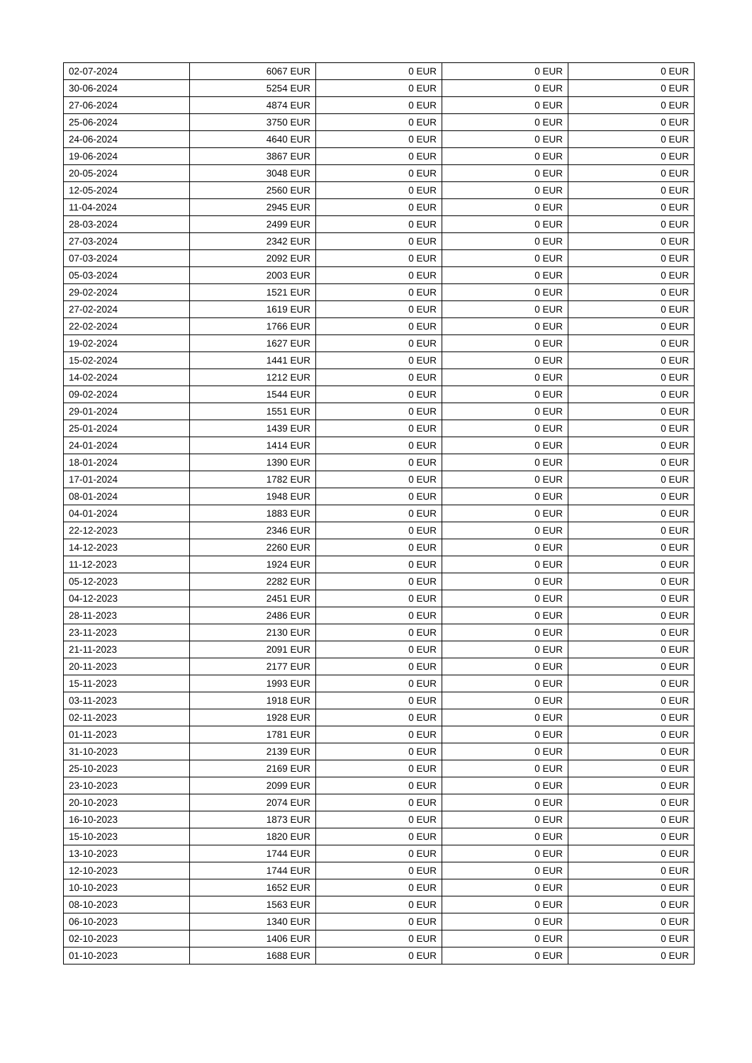| 02-07-2024 | 6067 EUR | 0 EUR | 0 EUR | 0 EUR |
| 30-06-2024 | 5254 EUR | 0 EUR | 0 EUR | 0 EUR |
| 27-06-2024 | 4874 EUR | 0 EUR | 0 EUR | 0 EUR |
| 25-06-2024 | 3750 EUR | 0 EUR | 0 EUR | 0 EUR |
| 24-06-2024 | 4640 EUR | 0 EUR | 0 EUR | 0 EUR |
| 19-06-2024 | 3867 EUR | 0 EUR | 0 EUR | 0 EUR |
| 20-05-2024 | 3048 EUR | 0 EUR | 0 EUR | 0 EUR |
| 12-05-2024 | 2560 EUR | 0 EUR | 0 EUR | 0 EUR |
| 11-04-2024 | 2945 EUR | 0 EUR | 0 EUR | 0 EUR |
| 28-03-2024 | 2499 EUR | 0 EUR | 0 EUR | 0 EUR |
| 27-03-2024 | 2342 EUR | 0 EUR | 0 EUR | 0 EUR |
| 07-03-2024 | 2092 EUR | 0 EUR | 0 EUR | 0 EUR |
| 05-03-2024 | 2003 EUR | 0 EUR | 0 EUR | 0 EUR |
| 29-02-2024 | 1521 EUR | 0 EUR | 0 EUR | 0 EUR |
| 27-02-2024 | 1619 EUR | 0 EUR | 0 EUR | 0 EUR |
| 22-02-2024 | 1766 EUR | 0 EUR | 0 EUR | 0 EUR |
| 19-02-2024 | 1627 EUR | 0 EUR | 0 EUR | 0 EUR |
| 15-02-2024 | 1441 EUR | 0 EUR | 0 EUR | 0 EUR |
| 14-02-2024 | 1212 EUR | 0 EUR | 0 EUR | 0 EUR |
| 09-02-2024 | 1544 EUR | 0 EUR | 0 EUR | 0 EUR |
| 29-01-2024 | 1551 EUR | 0 EUR | 0 EUR | 0 EUR |
| 25-01-2024 | 1439 EUR | 0 EUR | 0 EUR | 0 EUR |
| 24-01-2024 | 1414 EUR | 0 EUR | 0 EUR | 0 EUR |
| 18-01-2024 | 1390 EUR | 0 EUR | 0 EUR | 0 EUR |
| 17-01-2024 | 1782 EUR | 0 EUR | 0 EUR | 0 EUR |
| 08-01-2024 | 1948 EUR | 0 EUR | 0 EUR | 0 EUR |
| 04-01-2024 | 1883 EUR | 0 EUR | 0 EUR | 0 EUR |
| 22-12-2023 | 2346 EUR | 0 EUR | 0 EUR | 0 EUR |
| 14-12-2023 | 2260 EUR | 0 EUR | 0 EUR | 0 EUR |
| 11-12-2023 | 1924 EUR | 0 EUR | 0 EUR | 0 EUR |
| 05-12-2023 | 2282 EUR | 0 EUR | 0 EUR | 0 EUR |
| 04-12-2023 | 2451 EUR | 0 EUR | 0 EUR | 0 EUR |
| 28-11-2023 | 2486 EUR | 0 EUR | 0 EUR | 0 EUR |
| 23-11-2023 | 2130 EUR | 0 EUR | 0 EUR | 0 EUR |
| 21-11-2023 | 2091 EUR | 0 EUR | 0 EUR | 0 EUR |
| 20-11-2023 | 2177 EUR | 0 EUR | 0 EUR | 0 EUR |
| 15-11-2023 | 1993 EUR | 0 EUR | 0 EUR | 0 EUR |
| 03-11-2023 | 1918 EUR | 0 EUR | 0 EUR | 0 EUR |
| 02-11-2023 | 1928 EUR | 0 EUR | 0 EUR | 0 EUR |
| 01-11-2023 | 1781 EUR | 0 EUR | 0 EUR | 0 EUR |
| 31-10-2023 | 2139 EUR | 0 EUR | 0 EUR | 0 EUR |
| 25-10-2023 | 2169 EUR | 0 EUR | 0 EUR | 0 EUR |
| 23-10-2023 | 2099 EUR | 0 EUR | 0 EUR | 0 EUR |
| 20-10-2023 | 2074 EUR | 0 EUR | 0 EUR | 0 EUR |
| 16-10-2023 | 1873 EUR | 0 EUR | 0 EUR | 0 EUR |
| 15-10-2023 | 1820 EUR | 0 EUR | 0 EUR | 0 EUR |
| 13-10-2023 | 1744 EUR | 0 EUR | 0 EUR | 0 EUR |
| 12-10-2023 | 1744 EUR | 0 EUR | 0 EUR | 0 EUR |
| 10-10-2023 | 1652 EUR | 0 EUR | 0 EUR | 0 EUR |
| 08-10-2023 | 1563 EUR | 0 EUR | 0 EUR | 0 EUR |
| 06-10-2023 | 1340 EUR | 0 EUR | 0 EUR | 0 EUR |
| 02-10-2023 | 1406 EUR | 0 EUR | 0 EUR | 0 EUR |
| 01-10-2023 | 1688 EUR | 0 EUR | 0 EUR | 0 EUR |